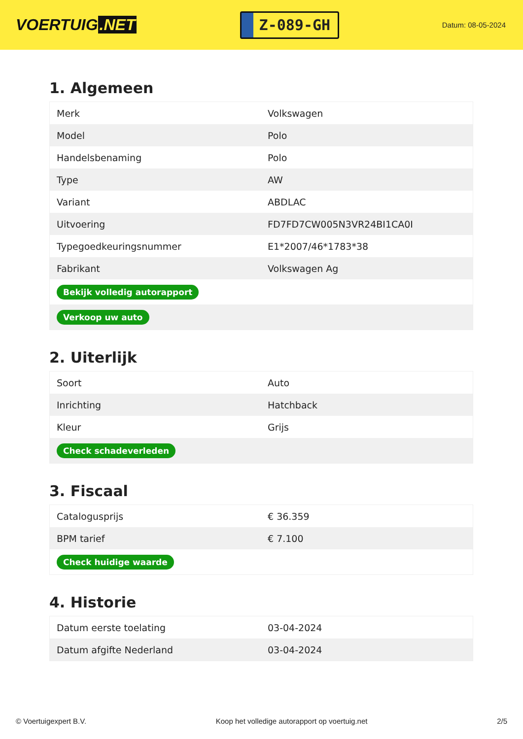VOERTUIG.NET
Z-089-GH
Datum: 08-05-2024
1. Algemeen
| Merk | Volkswagen |
| Model | Polo |
| Handelsbenaming | Polo |
| Type | AW |
| Variant | ABDLAC |
| Uitvoering | FD7FD7CW005N3VR24BI1CA0I |
| Typegoedkeuringsnummer | E1*2007/46*1783*38 |
| Fabrikant | Volkswagen Ag |
| Bekijk volledig autorapport | |
| Verkoop uw auto | |
2. Uiterlijk
| Soort | Auto |
| Inrichting | Hatchback |
| Kleur | Grijs |
| Check schadeverleden | |
3. Fiscaal
| Catalogusprijs | € 36.359 |
| BPM tarief | € 7.100 |
| Check huidige waarde | |
4. Historie
| Datum eerste toelating | 03-04-2024 |
| Datum afgifte Nederland | 03-04-2024 |
© Voertuigexpert B.V. Koop het volledige autorapport op voertuig.net 2/5